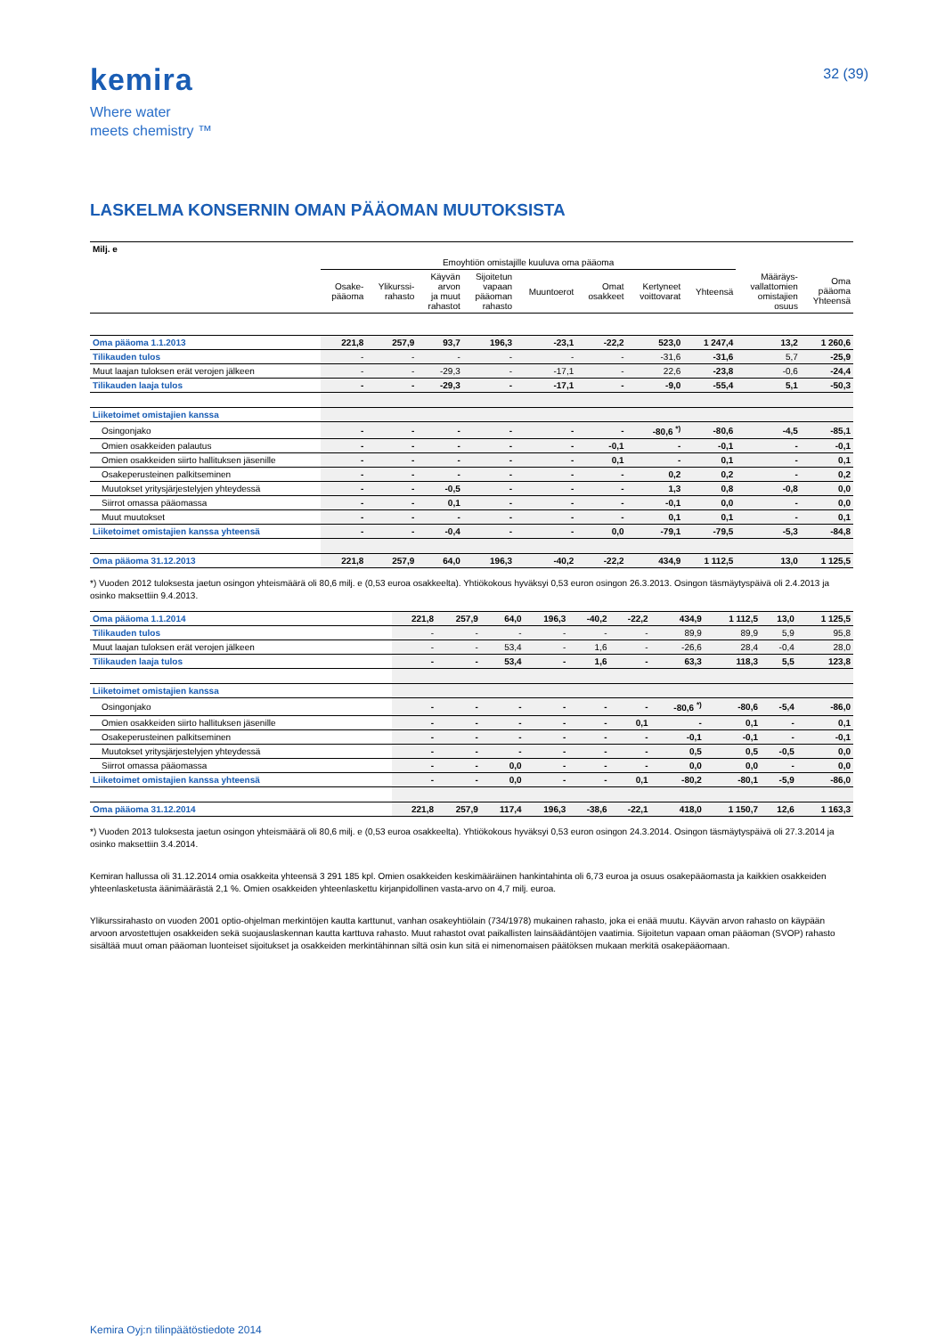kemira
Where water
meets chemistry ™
32 (39)
LASKELMA KONSERNIN OMAN PÄÄOMAN MUUTOKSISTA
| Milj. e | | | | | | | | | | |
| | Emoyhtiön omistajille kuuluva oma pääoma | | | | | | | | | |
| | Osake- pääoma | Ylikurssi- rahasto | Käyvän arvon ja muut rahastot | Sijoitetun vapaan pääoman rahasto | Muuntoerot | Omat osakkeet | Kertyneet voittovarat | Yhteensä | Määräys- vallattomien omistajien osuus | Oma pääoma Yhteensä |
| Oma pääoma 1.1.2013 | 221,8 | 257,9 | 93,7 | 196,3 | -23,1 | -22,2 | 523,0 | 1 247,4 | 13,2 | 1 260,6 |
| Tilikauden tulos | - | - | - | - | - | - | -31,6 | -31,6 | 5,7 | -25,9 |
| Muut laajan tuloksen erät verojen jälkeen | - | - | -29,3 | - | -17,1 | - | 22,6 | -23,8 | -0,6 | -24,4 |
| Tilikauden laaja tulos | - | - | -29,3 | - | -17,1 | - | -9,0 | -55,4 | 5,1 | -50,3 |
| Liiketoimet omistajien kanssa | | | | | | | | | | |
| Osingonjako | - | - | - | - | - | - | -80,6 <sup>*)</sup> | -80,6 | -4,5 | -85,1 |
| Omien osakkeiden palautus | - | - | - | - | - | -0,1 | - | -0,1 | - | -0,1 |
| Omien osakkeiden siirto hallituksen jäsenille | - | - | - | - | - | 0,1 | - | 0,1 | - | 0,1 |
| Osakeperusteinen palkitseminen | - | - | - | - | - | - | 0,2 | 0,2 | - | 0,2 |
| Muutokset yritysjärjestelyjen yhteydessä | - | - | -0,5 | - | - | - | 1,3 | 0,8 | -0,8 | 0,0 |
| Siirrot omassa pääomassa | - | - | 0,1 | - | - | - | -0,1 | 0,0 | - | 0,0 |
| Muut muutokset | - | - | - | - | - | - | 0,1 | 0,1 | - | 0,1 |
| Liiketoimet omistajien kanssa yhteensä | - | - | -0,4 | - | - | 0,0 | -79,1 | -79,5 | -5,3 | -84,8 |
| Oma pääoma 31.12.2013 | 221,8 | 257,9 | 64,0 | 196,3 | -40,2 | -22,2 | 434,9 | 1 112,5 | 13,0 | 1 125,5 |
*) Vuoden 2012 tuloksesta jaetun osingon yhteismäärä oli 80,6 milj. e (0,53 euroa osakkeelta). Yhtiökokous hyväksyi 0,53 euron osingon 26.3.2013. Osingon täsmäytyspäivä oli 2.4.2013 ja osinko maksettiin 9.4.2013.
| Oma pääoma 1.1.2014 | 221,8 | 257,9 | 64,0 | 196,3 | -40,2 | -22,2 | 434,9 | 1 112,5 | 13,0 | 1 125,5 |
| Tilikauden tulos | - | - | - | - | - | - | 89,9 | 89,9 | 5,9 | 95,8 |
| Muut laajan tuloksen erät verojen jälkeen | - | - | 53,4 | - | 1,6 | - | -26,6 | 28,4 | -0,4 | 28,0 |
| Tilikauden laaja tulos | - | - | 53,4 | - | 1,6 | - | 63,3 | 118,3 | 5,5 | 123,8 |
| Liiketoimet omistajien kanssa | | | | | | | | | | |
| Osingonjako | - | - | - | - | - | - | -80,6 <sup>*)</sup> | -80,6 | -5,4 | -86,0 |
| Omien osakkeiden siirto hallituksen jäsenille | - | - | - | - | - | 0,1 | - | 0,1 | - | 0,1 |
| Osakeperusteinen palkitseminen | - | - | - | - | - | - | -0,1 | -0,1 | - | -0,1 |
| Muutokset yritysjärjestelyjen yhteydessä | - | - | - | - | - | - | 0,5 | 0,5 | -0,5 | 0,0 |
| Siirrot omassa pääomassa | - | - | 0,0 | - | - | - | 0,0 | 0,0 | - | 0,0 |
| Liiketoimet omistajien kanssa yhteensä | - | - | 0,0 | - | - | 0,1 | -80,2 | -80,1 | -5,9 | -86,0 |
| Oma pääoma 31.12.2014 | 221,8 | 257,9 | 117,4 | 196,3 | -38,6 | -22,1 | 418,0 | 1 150,7 | 12,6 | 1 163,3 |
*) Vuoden 2013 tuloksesta jaetun osingon yhteismäärä oli 80,6 milj. e (0,53 euroa osakkeelta). Yhtiökokous hyväksyi 0,53 euron osingon 24.3.2014. Osingon täsmäytyspäivä oli 27.3.2014 ja osinko maksettiin 3.4.2014.
Kemiran hallussa oli 31.12.2014 omia osakkeita yhteensä 3 291 185 kpl. Omien osakkeiden keskimääräinen hankintahinta oli 6,73 euroa ja osuus osakepääomasta ja kaikkien osakkeiden yhteenlasketusta äänimäärästä 2,1 %. Omien osakkeiden yhteenlaskettu kirjanpidollinen vasta-arvo on 4,7 milj. euroa.
Ylikurssirahasto on vuoden 2001 optio-ohjelman merkintöjen kautta karttunut, vanhan osakeyhtiölain (734/1978) mukainen rahasto, joka ei enää muutu. Käyvän arvon rahasto on käypään arvoon arvostettujen osakkeiden sekä suojauslaskennan kautta karttuva rahasto. Muut rahastot ovat paikallisten lainsäädäntöjen vaatimia. Sijoitetun vapaan oman pääoman (SVOP) rahasto sisältää muut oman pääoman luonteiset sijoitukset ja osakkeiden merkintähinnan siltä osin kun sitä ei nimenomaisen päätöksen mukaan merkitä osakepääomaan.
Kemira Oyj:n tilinpäätöstiedote 2014